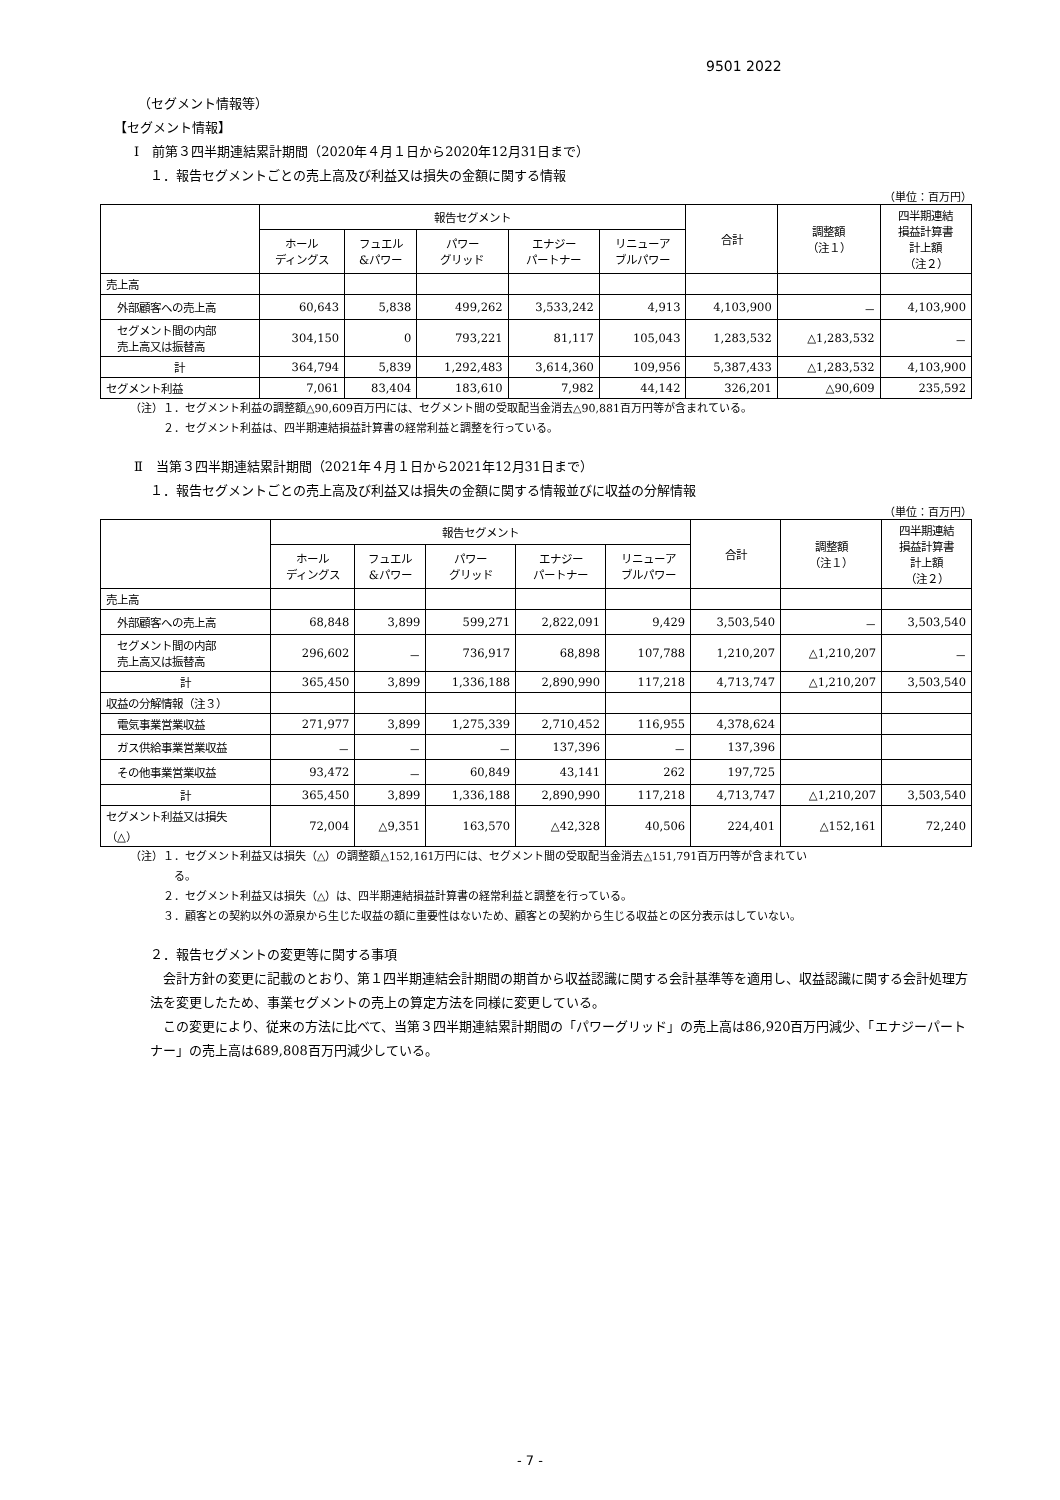9501 2022
（セグメント情報等）
【セグメント情報】
Ⅰ　前第３四半期連結累計期間（2020年４月１日から2020年12月31日まで）
１．報告セグメントごとの売上高及び利益又は損失の金額に関する情報
（単位：百万円）
| | 報告セグメント | | | | | 合計 | 調整額 （注１） | 四半期連結 損益計算書 計上額 （注２） |
| --- | --- | --- | --- | --- | --- | --- | --- | --- |
| | ホール ディングス | フュエル &パワー | パワー グリッド | エナジー パートナー | リニューア ブルパワー | | | |
| 売上高 | | | | | | | | |
| 外部顧客への売上高 | 60,643 | 5,838 | 499,262 | 3,533,242 | 4,913 | 4,103,900 | － | 4,103,900 |
| セグメント間の内部 売上高又は振替高 | 304,150 | 0 | 793,221 | 81,117 | 105,043 | 1,283,532 | △1,283,532 | － |
| 計 | 364,794 | 5,839 | 1,292,483 | 3,614,360 | 109,956 | 5,387,433 | △1,283,532 | 4,103,900 |
| セグメント利益 | 7,061 | 83,404 | 183,610 | 7,982 | 44,142 | 326,201 | △90,609 | 235,592 |
（注）１．セグメント利益の調整額△90,609百万円には、セグメント間の受取配当金消去△90,881百万円等が含まれている。
　　　２．セグメント利益は、四半期連結損益計算書の経常利益と調整を行っている。
Ⅱ　当第３四半期連結累計期間（2021年４月１日から2021年12月31日まで）
１．報告セグメントごとの売上高及び利益又は損失の金額に関する情報並びに収益の分解情報
（単位：百万円）
| | 報告セグメント | | | | | 合計 | 調整額 （注１） | 四半期連結 損益計算書 計上額 （注２） |
| --- | --- | --- | --- | --- | --- | --- | --- | --- |
| | ホール ディングス | フュエル &パワー | パワー グリッド | エナジー パートナー | リニューア ブルパワー | | | |
| 売上高 | | | | | | | | |
| 外部顧客への売上高 | 68,848 | 3,899 | 599,271 | 2,822,091 | 9,429 | 3,503,540 | － | 3,503,540 |
| セグメント間の内部 売上高又は振替高 | 296,602 | － | 736,917 | 68,898 | 107,788 | 1,210,207 | △1,210,207 | － |
| 計 | 365,450 | 3,899 | 1,336,188 | 2,890,990 | 117,218 | 4,713,747 | △1,210,207 | 3,503,540 |
| 収益の分解情報（注３） | | | | | | | | |
| 電気事業営業収益 | 271,977 | 3,899 | 1,275,339 | 2,710,452 | 116,955 | 4,378,624 | | |
| ガス供給事業営業収益 | － | － | － | 137,396 | － | 137,396 | | |
| その他事業営業収益 | 93,472 | － | 60,849 | 43,141 | 262 | 197,725 | | |
| 計 | 365,450 | 3,899 | 1,336,188 | 2,890,990 | 117,218 | 4,713,747 | △1,210,207 | 3,503,540 |
| セグメント利益又は損失 （△） | 72,004 | △9,351 | 163,570 | △42,328 | 40,506 | 224,401 | △152,161 | 72,240 |
（注）１．セグメント利益又は損失（△）の調整額△152,161万円には、セグメント間の受取配当金消去△151,791百万円等が含まれてい
　　　　る。
　　　２．セグメント利益又は損失（△）は、四半期連結損益計算書の経常利益と調整を行っている。
　　　３．顧客との契約以外の源泉から生じた収益の額に重要性はないため、顧客との契約から生じる収益との区分表示はしていない。
２．報告セグメントの変更等に関する事項
　会計方針の変更に記載のとおり、第１四半期連結会計期間の期首から収益認識に関する会計基準等を適用し、収益認識に関する会計処理方法を変更したため、事業セグメントの売上の算定方法を同様に変更している。
　この変更により、従来の方法に比べて、当第３四半期連結累計期間の「パワーグリッド」の売上高は86,920百万円減少、「エナジーパートナー」の売上高は689,808百万円減少している。
- 7 -